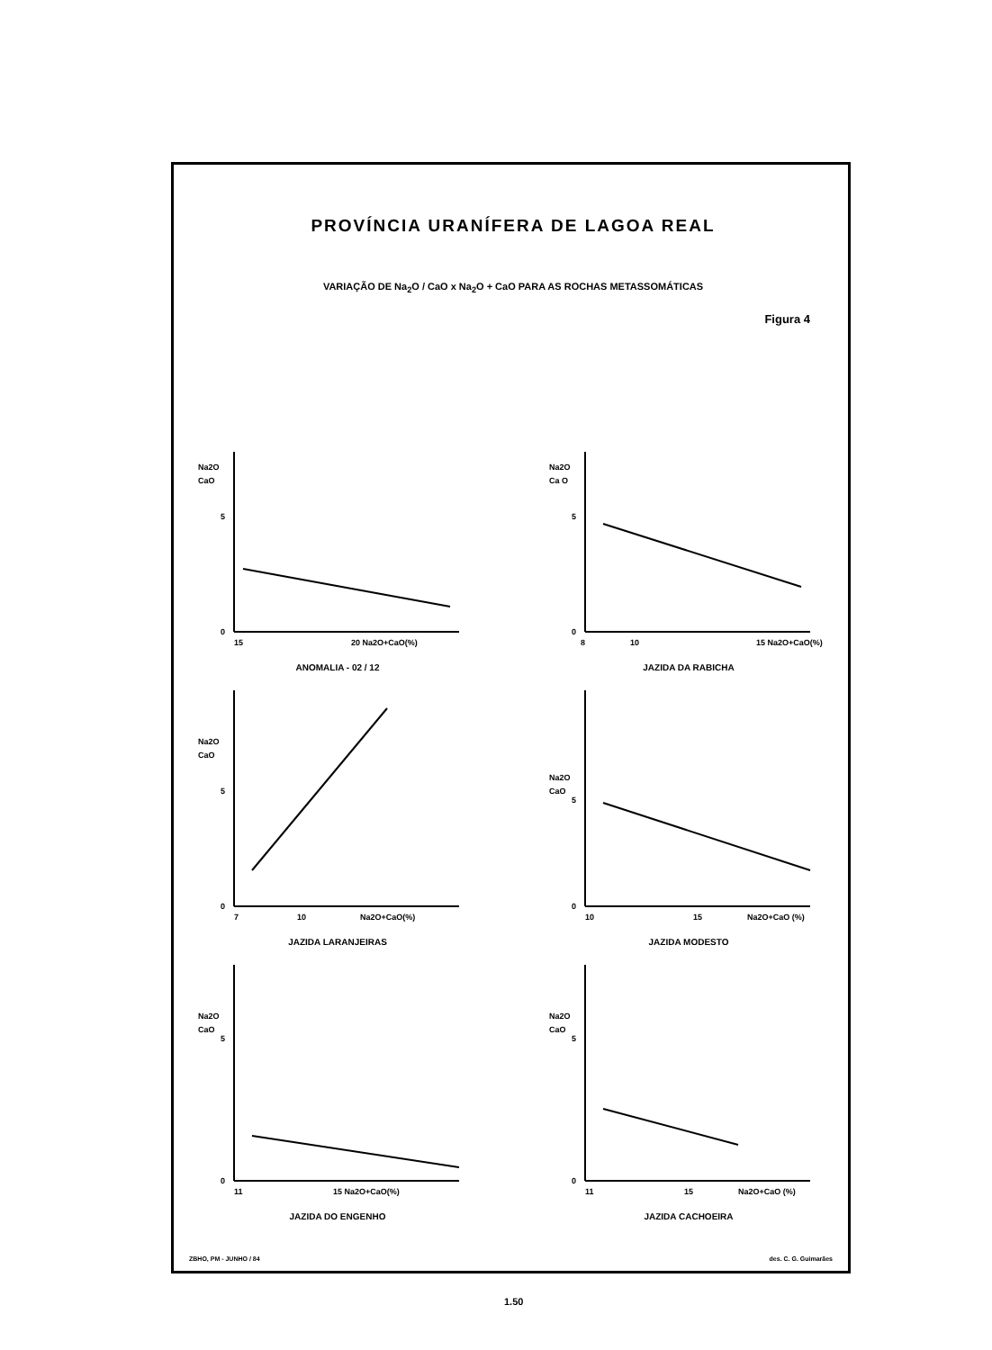PROVÍNCIA URANÍFERA DE LAGOA REAL
VARIAÇÃO DE Na<sub>2</sub>O / CaO x Na<sub>2</sub>O + CaO PARA AS ROCHAS METASSOMÁTICAS
Figura 4
Na2O
CaO
5
0
15
20 Na2O+CaO(%)
ANOMALIA - 02 / 12
Na2O
Ca O
5
0
8
10
15 Na2O+CaO(%)
JAZIDA DA RABICHA
Na2O
CaO
5
0
7
10
Na2O+CaO(%)
JAZIDA LARANJEIRAS
Na2O
CaO
5
0
10
15
Na2O+CaO (%)
JAZIDA MODESTO
Na2O
CaO
5
0
11
15 Na2O+CaO(%)
JAZIDA DO ENGENHO
Na2O
CaO
5
0
11
15
Na2O+CaO (%)
JAZIDA CACHOEIRA
ZBHO, PM - JUNHO / 84 des. C. G. Guimarães
1.50